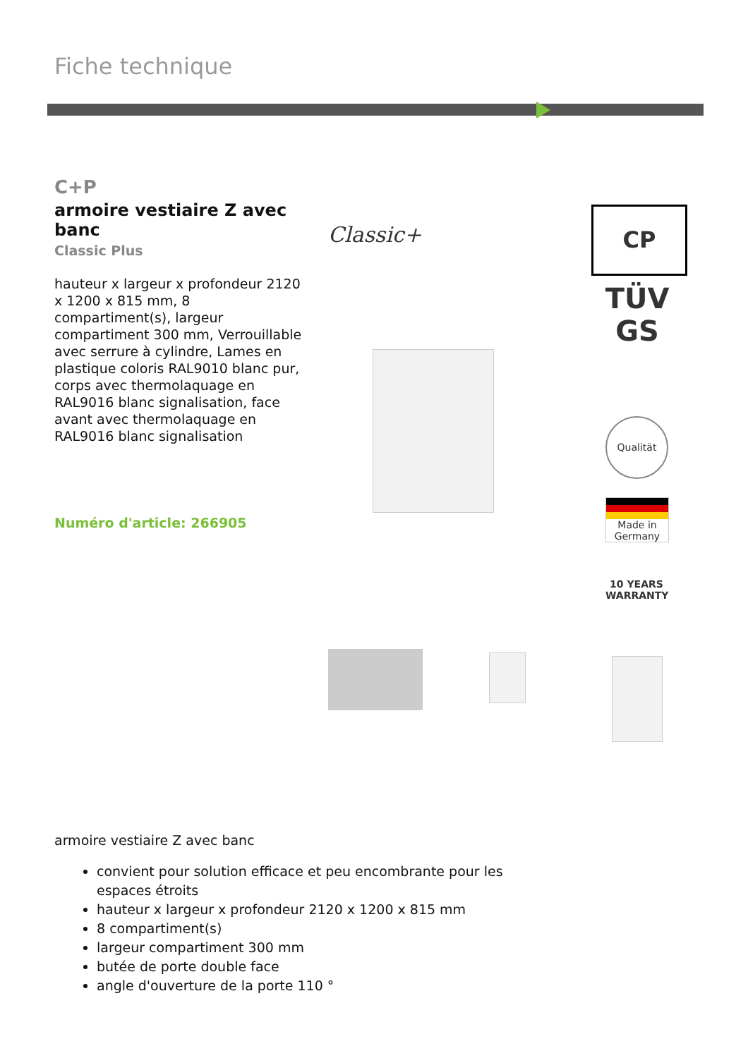Fiche technique
C+P
armoire vestiaire Z avec banc
Classic Plus
hauteur x largeur x profondeur 2120 x 1200 x 815 mm, 8 compartiment(s), largeur compartiment 300 mm, Verrouillable avec serrure à cylindre, Lames en plastique coloris RAL9010 blanc pur, corps avec thermolaquage en RAL9016 blanc signalisation, face avant avec thermolaquage en RAL9016 blanc signalisation
Numéro d'article: 266905
Classic+
CP
TÜV GS
Qualität
Made in Germany
10 YEARS WARRANTY
armoire vestiaire Z avec banc
convient pour solution efficace et peu encombrante pour les espaces étroits
hauteur x largeur x profondeur 2120 x 1200 x 815 mm
8 compartiment(s)
largeur compartiment 300 mm
butée de porte double face
angle d'ouverture de la porte 110 °